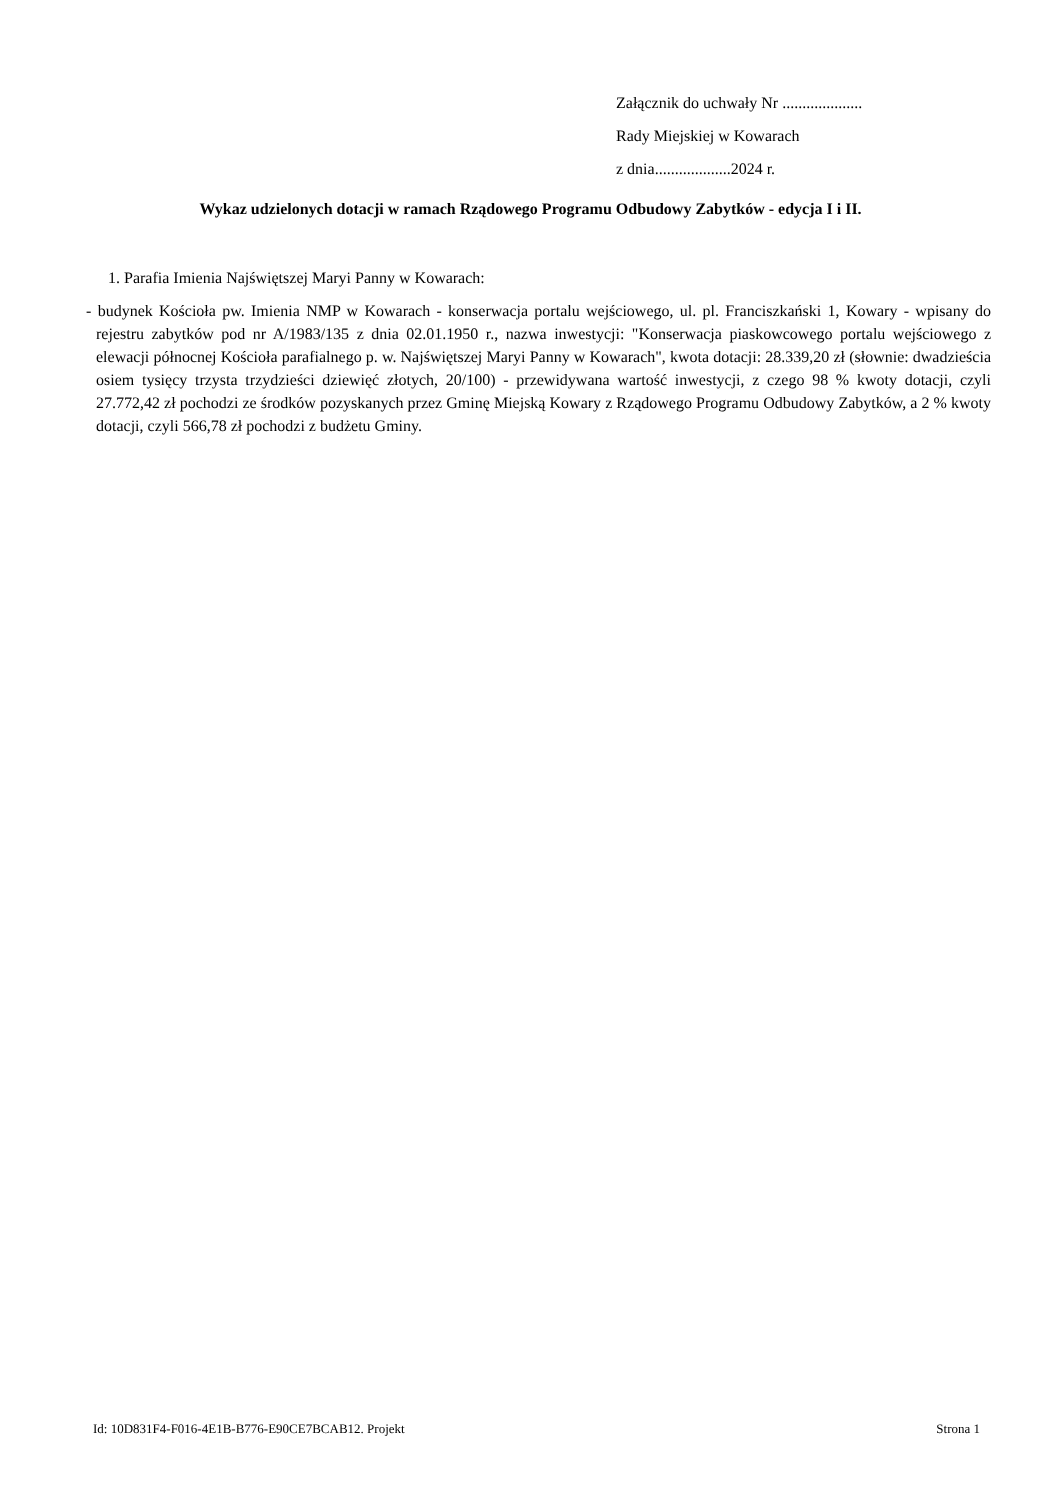Załącznik do uchwały Nr ....................
Rady Miejskiej w Kowarach
z dnia...................2024 r.
Wykaz udzielonych dotacji w ramach Rządowego Programu Odbudowy Zabytków - edycja I i II.
1. Parafia Imienia Najświętszej Maryi Panny w Kowarach:
- budynek Kościoła pw. Imienia NMP w Kowarach - konserwacja portalu wejściowego, ul. pl. Franciszkański 1, Kowary - wpisany do rejestru zabytków pod nr A/1983/135 z dnia 02.01.1950 r., nazwa inwestycji: "Konserwacja piaskowcowego portalu wejściowego z elewacji północnej Kościoła parafialnego p. w. Najświętszej Maryi Panny w Kowarach", kwota dotacji: 28.339,20 zł (słownie: dwadzieścia osiem tysięcy trzysta trzydzieści dziewięć złotych, 20/100) - przewidywana wartość inwestycji, z czego 98 % kwoty dotacji, czyli 27.772,42 zł pochodzi ze środków pozyskanych przez Gminę Miejską Kowary z Rządowego Programu Odbudowy Zabytków, a 2 % kwoty dotacji, czyli 566,78 zł pochodzi z budżetu Gminy.
Id: 10D831F4-F016-4E1B-B776-E90CE7BCAB12. Projekt Strona 1